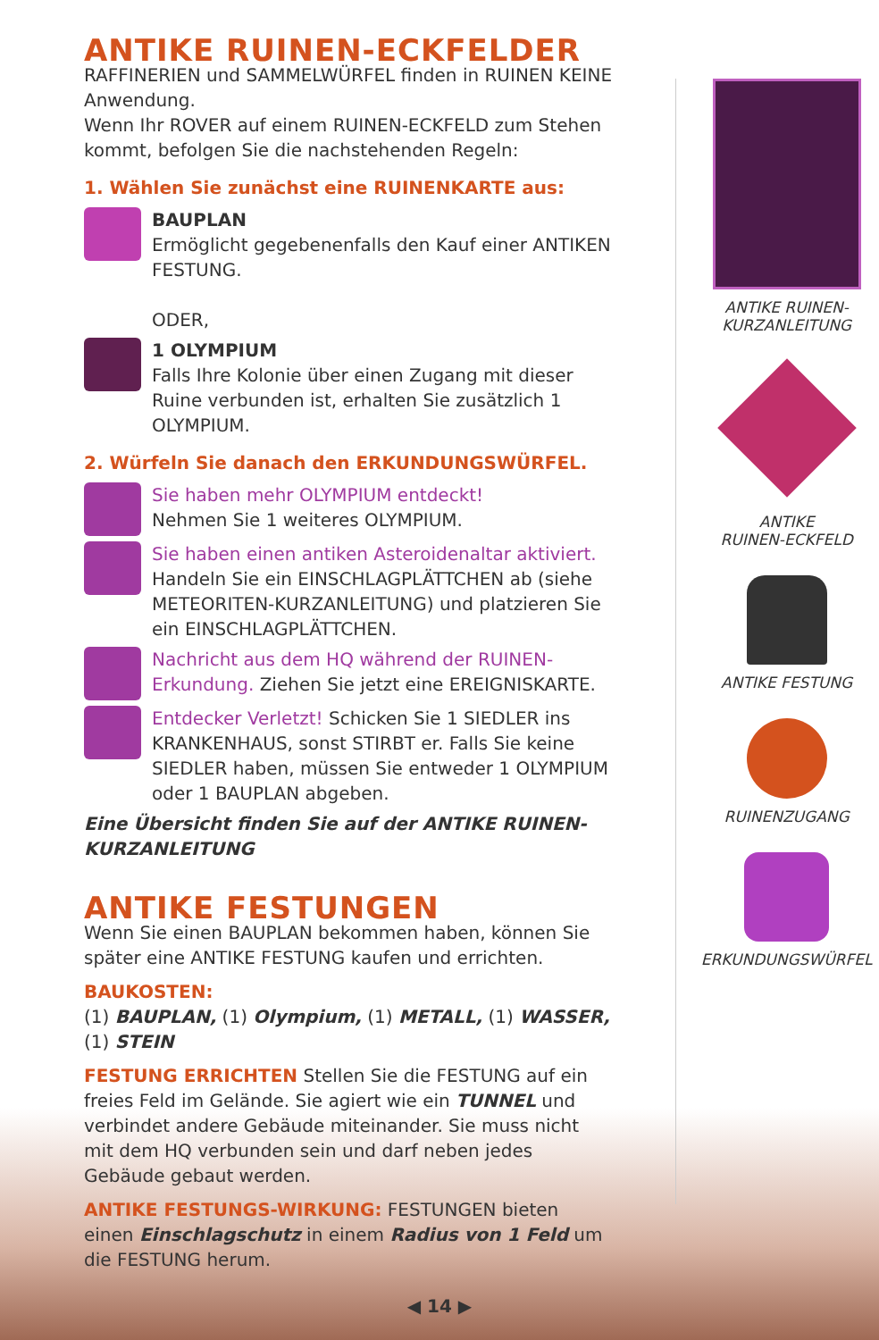ANTIKE RUINEN-ECKFELDER
RAFFINERIEN und SAMMELWÜRFEL finden in RUINEN KEINE Anwendung.
Wenn Ihr ROVER auf einem RUINEN-ECKFELD zum Stehen kommt, befolgen Sie die nachstehenden Regeln:
1. Wählen Sie zunächst eine RUINENKARTE aus:
BAUPLAN
Ermöglicht gegebenenfalls den Kauf einer ANTIKEN FESTUNG.
ODER,
1 OLYMPIUM
Falls Ihre Kolonie über einen Zugang mit dieser Ruine verbunden ist, erhalten Sie zusätzlich 1 OLYMPIUM.
2. Würfeln Sie danach den ERKUNDUNGSWÜRFEL.
Sie haben mehr OLYMPIUM entdeckt!
Nehmen Sie 1 weiteres OLYMPIUM.
Sie haben einen antiken Asteroidenaltar aktiviert. Handeln Sie ein EINSCHLAGPLÄTTCHEN ab (siehe METEORITEN-KURZANLEITUNG) und platzieren Sie ein EINSCHLAGPLÄTTCHEN.
Nachricht aus dem HQ während der RUINEN-Erkundung. Ziehen Sie jetzt eine EREIGNISKARTE.
Entdecker Verletzt! Schicken Sie 1 SIEDLER ins KRANKENHAUS, sonst STIRBT er. Falls Sie keine SIEDLER haben, müssen Sie entweder 1 OLYMPIUM oder 1 BAUPLAN abgeben.
Eine Übersicht finden Sie auf der ANTIKE RUINEN-KURZANLEITUNG
ANTIKE FESTUNGEN
Wenn Sie einen BAUPLAN bekommen haben, können Sie später eine ANTIKE FESTUNG kaufen und errichten.
BAUKOSTEN:
(1) BAUPLAN, (1) Olympium, (1) METALL, (1) WASSER, (1) STEIN
FESTUNG ERRICHTEN Stellen Sie die FESTUNG auf ein freies Feld im Gelände. Sie agiert wie ein TUNNEL und verbindet andere Gebäude miteinander. Sie muss nicht mit dem HQ verbunden sein und darf neben jedes Gebäude gebaut werden.
ANTIKE FESTUNGS-WIRKUNG: FESTUNGEN bieten einen Einschlagschutz in einem Radius von 1 Feld um die FESTUNG herum.
ANTIKE RUINEN-KURZANLEITUNG
ANTIKE
RUINEN-ECKFELD
ANTIKE FESTUNG
RUINENZUGANG
ERKUNDUNGSWÜRFEL
◀ 14 ▶